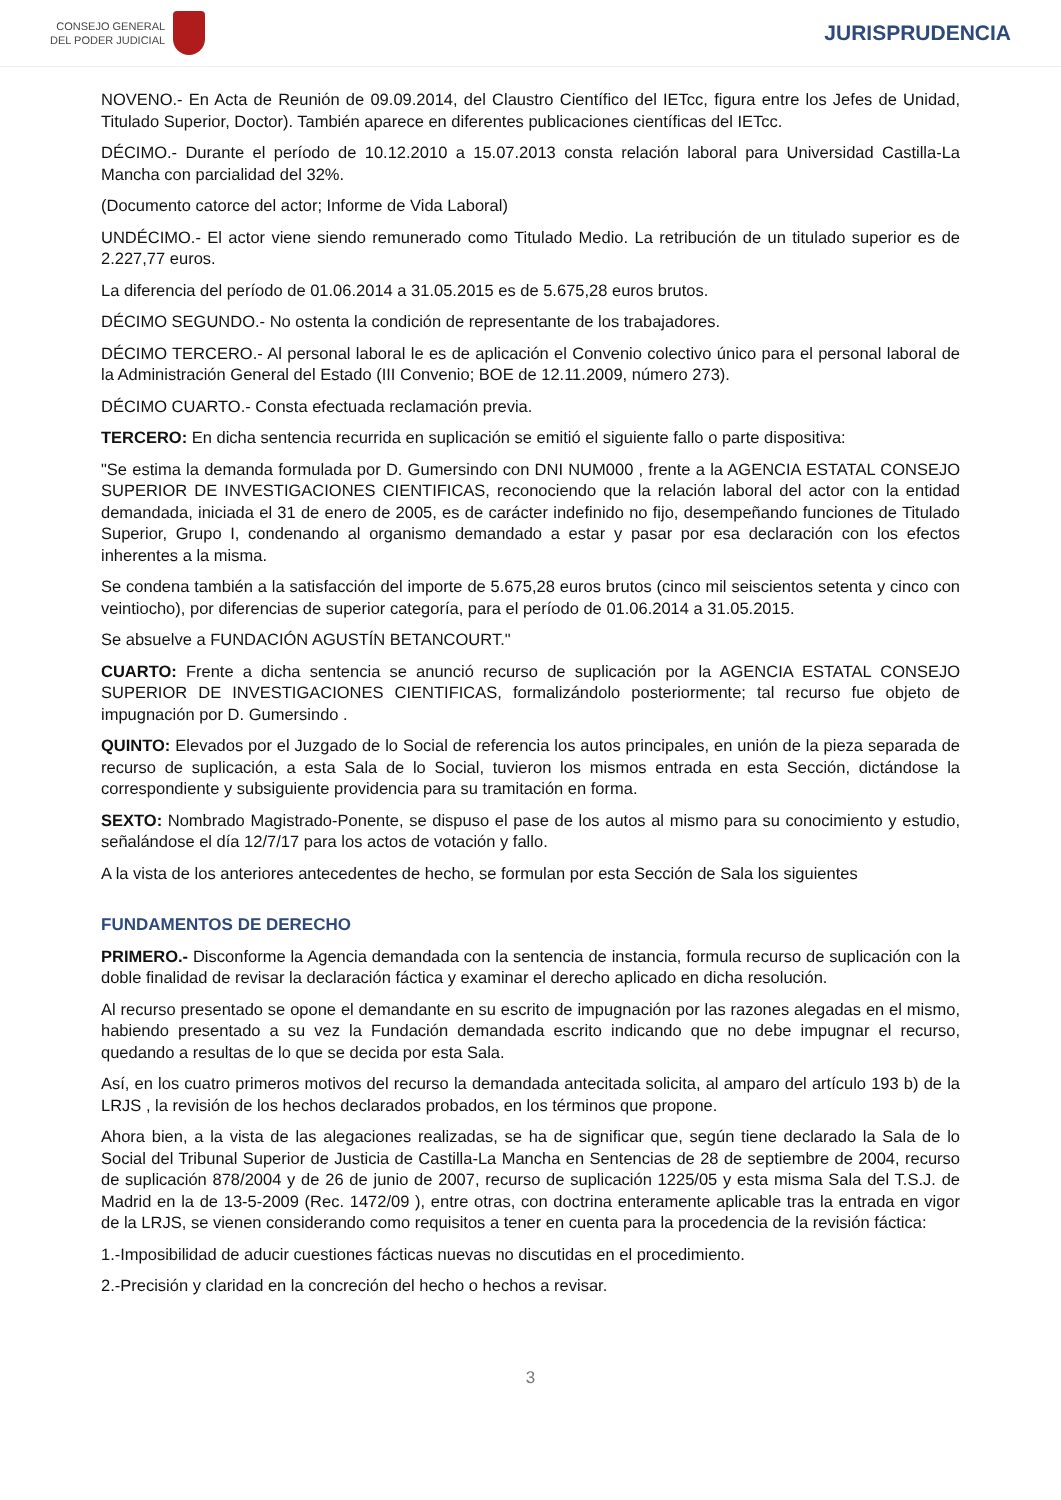CONSEJO GENERAL
DEL PODER JUDICIAL
JURISPRUDENCIA
NOVENO.- En Acta de Reunión de 09.09.2014, del Claustro Científico del IETcc, figura entre los Jefes de Unidad, Titulado Superior, Doctor). También aparece en diferentes publicaciones científicas del IETcc.
DÉCIMO.- Durante el período de 10.12.2010 a 15.07.2013 consta relación laboral para Universidad Castilla-La Mancha con parcialidad del 32%.
(Documento catorce del actor; Informe de Vida Laboral)
UNDÉCIMO.- El actor viene siendo remunerado como Titulado Medio. La retribución de un titulado superior es de 2.227,77 euros.
La diferencia del período de 01.06.2014 a 31.05.2015 es de 5.675,28 euros brutos.
DÉCIMO SEGUNDO.- No ostenta la condición de representante de los trabajadores.
DÉCIMO TERCERO.- Al personal laboral le es de aplicación el Convenio colectivo único para el personal laboral de la Administración General del Estado (III Convenio; BOE de 12.11.2009, número 273).
DÉCIMO CUARTO.- Consta efectuada reclamación previa.
TERCERO: En dicha sentencia recurrida en suplicación se emitió el siguiente fallo o parte dispositiva:
"Se estima la demanda formulada por D. Gumersindo con DNI NUM000 , frente a la AGENCIA ESTATAL CONSEJO SUPERIOR DE INVESTIGACIONES CIENTIFICAS, reconociendo que la relación laboral del actor con la entidad demandada, iniciada el 31 de enero de 2005, es de carácter indefinido no fijo, desempeñando funciones de Titulado Superior, Grupo I, condenando al organismo demandado a estar y pasar por esa declaración con los efectos inherentes a la misma.
Se condena también a la satisfacción del importe de 5.675,28 euros brutos (cinco mil seiscientos setenta y cinco con veintiocho), por diferencias de superior categoría, para el período de 01.06.2014 a 31.05.2015.
Se absuelve a FUNDACIÓN AGUSTÍN BETANCOURT."
CUARTO: Frente a dicha sentencia se anunció recurso de suplicación por la AGENCIA ESTATAL CONSEJO SUPERIOR DE INVESTIGACIONES CIENTIFICAS, formalizándolo posteriormente; tal recurso fue objeto de impugnación por D. Gumersindo .
QUINTO: Elevados por el Juzgado de lo Social de referencia los autos principales, en unión de la pieza separada de recurso de suplicación, a esta Sala de lo Social, tuvieron los mismos entrada en esta Sección, dictándose la correspondiente y subsiguiente providencia para su tramitación en forma.
SEXTO: Nombrado Magistrado-Ponente, se dispuso el pase de los autos al mismo para su conocimiento y estudio, señalándose el día 12/7/17 para los actos de votación y fallo.
A la vista de los anteriores antecedentes de hecho, se formulan por esta Sección de Sala los siguientes
FUNDAMENTOS DE DERECHO
PRIMERO.- Disconforme la Agencia demandada con la sentencia de instancia, formula recurso de suplicación con la doble finalidad de revisar la declaración fáctica y examinar el derecho aplicado en dicha resolución.
Al recurso presentado se opone el demandante en su escrito de impugnación por las razones alegadas en el mismo, habiendo presentado a su vez la Fundación demandada escrito indicando que no debe impugnar el recurso, quedando a resultas de lo que se decida por esta Sala.
Así, en los cuatro primeros motivos del recurso la demandada antecitada solicita, al amparo del artículo 193 b) de la LRJS , la revisión de los hechos declarados probados, en los términos que propone.
Ahora bien, a la vista de las alegaciones realizadas, se ha de significar que, según tiene declarado la Sala de lo Social del Tribunal Superior de Justicia de Castilla-La Mancha en Sentencias de 28 de septiembre de 2004, recurso de suplicación 878/2004 y de 26 de junio de 2007, recurso de suplicación 1225/05 y esta misma Sala del T.S.J. de Madrid en la de 13-5-2009 (Rec. 1472/09 ), entre otras, con doctrina enteramente aplicable tras la entrada en vigor de la LRJS, se vienen considerando como requisitos a tener en cuenta para la procedencia de la revisión fáctica:
1.-Imposibilidad de aducir cuestiones fácticas nuevas no discutidas en el procedimiento.
2.-Precisión y claridad en la concreción del hecho o hechos a revisar.
3